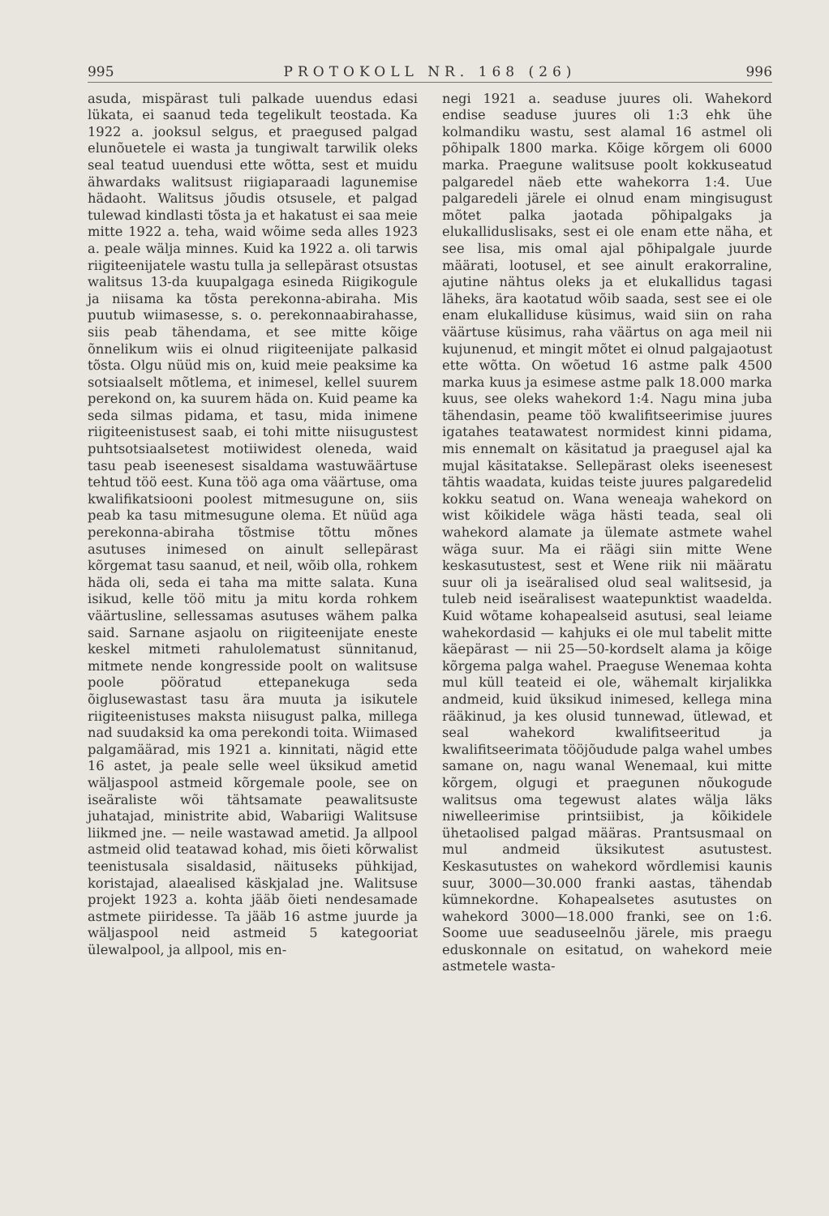995 PROTOKOLL NR. 168 (26) 996
asuda, mispärast tuli palkade uuendus edasi lükata, ei saanud teda tegelikult teostada. Ka 1922 a. jooksul selgus, et praegused palgad elunõuetele ei wasta ja tungiwalt tarwilik oleks seal teatud uuendusi ette wõtta, sest et muidu ähwardaks walitsust riigiaparaadi lagunemise hädaoht. Walitsus jõudis otsusele, et palgad tulewad kindlasti tõsta ja et hakatust ei saa meie mitte 1922 a. teha, waid wõime seda alles 1923 a. peale wälja minnes. Kuid ka 1922 a. oli tarwis riigiteenijatele wastu tulla ja sellepärast otsustas walitsus 13-da kuupalgaga esineda Riigikogule ja niisama ka tõsta perekonna-abiraha. Mis puutub wiimasesse, s. o. perekonnaabirahasse, siis peab tähendama, et see mitte kõige õnnelikum wiis ei olnud riigiteenijate palkasid tõsta. Olgu nüüd mis on, kuid meie peaksime ka sotsiaalselt mõtlema, et inimesel, kellel suurem perekond on, ka suurem häda on. Kuid peame ka seda silmas pidama, et tasu, mida inimene riigiteenistusest saab, ei tohi mitte niisugustest puhtsotsiaalsetest motiiwidest oleneda, waid tasu peab iseenesest sisaldama wastuwäärtuse tehtud töö eest. Kuna töö aga oma väärtuse, oma kwalifikatsiooni poolest mitmesugune on, siis peab ka tasu mitmesugune olema. Et nüüd aga perekonna-abiraha tõstmise tõttu mõnes asutuses inimesed on ainult sellepärast kõrgemat tasu saanud, et neil, wõib olla, rohkem häda oli, seda ei taha ma mitte salata. Kuna isikud, kelle töö mitu ja mitu korda rohkem väärtusline, sellessamas asutuses wähem palka said. Sarnane asjaolu on riigiteenijate eneste keskel mitmeti rahulolematust sünnitanud, mitmete nende kongresside poolt on walitsuse poole pööratud ettepanekuga seda õiglusewastast tasu ära muuta ja isikutele riigiteenistuses maksta niisugust palka, millega nad suudaksid ka oma perekondi toita. Wiimased palgamäärad, mis 1921 a. kinnitati, nägid ette 16 astet, ja peale selle weel üksikud ametid wäljaspool astmeid kõrgemale poole, see on iseäraliste wõi tähtsamate peawalitsuste juhatajad, ministrite abid, Wabariigi Walitsuse liikmed jne. — neile wastawad ametid. Ja allpool astmeid olid teatawad kohad, mis õieti kõrwalist teenistusala sisaldasid, näituseks pühkijad, koristajad, alaealised käskjalad jne. Walitsuse projekt 1923 a. kohta jääb õieti nendesamade astmete piiridesse. Ta jääb 16 astme juurde ja wäljaspool neid astmeid 5 kategooriat ülewalpool, ja allpool, mis en-
negi 1921 a. seaduse juures oli. Wahekord endise seaduse juures oli 1:3 ehk ühe kolmandiku wastu, sest alamal 16 astmel oli põhipalk 1800 marka. Kõige kõrgem oli 6000 marka. Praegune walitsuse poolt kokkuseatud palgaredel näeb ette wahekorra 1:4. Uue palgaredeli järele ei olnud enam mingisugust mõtet palka jaotada põhipalgaks ja elukalliduslisaks, sest ei ole enam ette näha, et see lisa, mis omal ajal põhipalgale juurde määrati, lootusel, et see ainult erakorraline, ajutine nähtus oleks ja et elukallidus tagasi läheks, ära kaotatud wõib saada, sest see ei ole enam elukalliduse küsimus, waid siin on raha väärtuse küsimus, raha väärtus on aga meil nii kujunenud, et mingit mõtet ei olnud palgajaotust ette wõtta. On wõetud 16 astme palk 4500 marka kuus ja esimese astme palk 18.000 marka kuus, see oleks wahekord 1:4. Nagu mina juba tähendasin, peame töö kwalifitseerimise juures igatahes teatawatest normidest kinni pidama, mis ennemalt on käsitatud ja praegusel ajal ka mujal käsitatakse. Sellepärast oleks iseenesest tähtis waadata, kuidas teiste juures palgaredelid kokku seatud on. Wana weneaja wahekord on wist kõikidele wäga hästi teada, seal oli wahekord alamate ja ülemate astmete wahel wäga suur. Ma ei räägi siin mitte Wene keskasutustest, sest et Wene riik nii määratu suur oli ja iseäralised olud seal walitsesid, ja tuleb neid iseäralisest waatepunktist waadelda. Kuid wõtame kohapealseid asutusi, seal leiame wahekordasid — kahjuks ei ole mul tabelit mitte käepärast — nii 25—50-kordselt alama ja kõige kõrgema palga wahel. Praeguse Wenemaa kohta mul küll teateid ei ole, wähemalt kirjalikka andmeid, kuid üksikud inimesed, kellega mina rääkinud, ja kes olusid tunnewad, ütlewad, et seal wahekord kwalifitseeritud ja kwalifitseerimata tööjõudude palga wahel umbes samane on, nagu wanal Wenemaal, kui mitte kõrgem, olgugi et praegunen nõukogude walitsus oma tegewust alates wälja läks niwelleerimise printsiibist, ja kõikidele ühetaolised palgad määras. Prantsusmaal on mul andmeid üksikutest asutustest. Keskasutustes on wahekord wõrdlemisi kaunis suur, 3000—30.000 franki aastas, tähendab kümnekordne. Kohapealsetes asutustes on wahekord 3000—18.000 franki, see on 1:6. Soome uue seaduseelnõu järele, mis praegu eduskonnale on esitatud, on wahekord meie astmetele wasta-